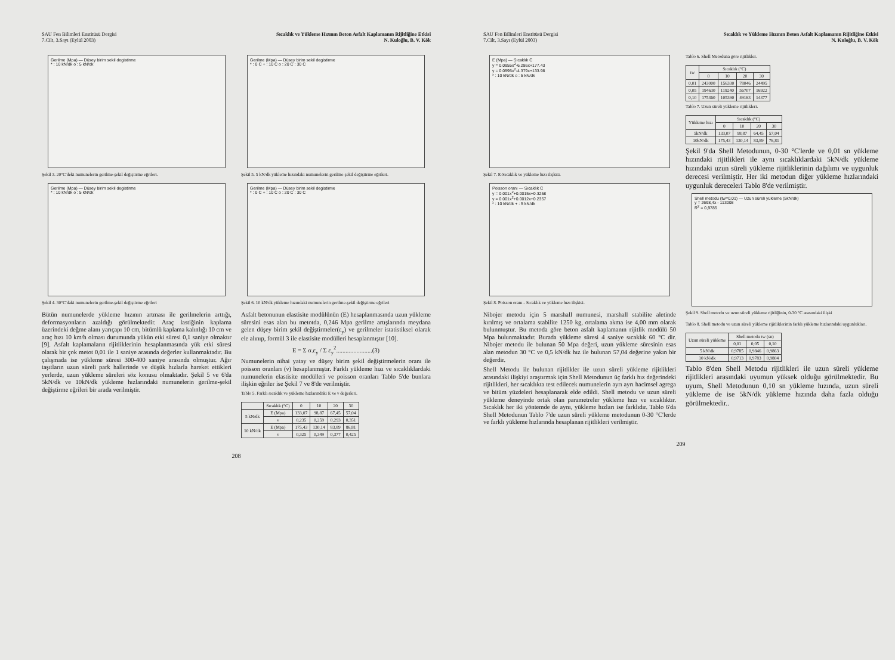SAU Fen Bilimleri Enstitüsü Dergisi
7.Cilt, 3.Sayı (Eylül 2003)
Sıcaklık ve Yükleme Hızının Beton Asfalt Kaplamanın Rijitliğine Etkisi
N. Kuloğlu, B. V. Kök
Gerilme (Mpa) — Düsey birim sekil degistirme
* : 10 kN/dk o : 5 kN/dk
Şekil 3. 20°C'deki numunelerin gerilme-şekil değiştirme eğrileri.
Gerilme (Mpa) — Düsey birim sekil degistirme
* : 10 kN/dk o : 5 kN/dk
Şekil 4. 30°C'daki numunelerin gerilme-şekil değiştirme eğrileri
Bütün numunelerde yükleme hızının artması ile gerilmelerin arttığı, deformasyonların azaldığı görülmektedir. Araç lastiğinin kaplama üzerindeki değme alanı yarıçapı 10 cm, bitümlü kaplama kalınlığı 10 cm ve araç hızı 10 km/h olması durumunda yükün etki süresi 0,1 saniye olmaktır [9]. Asfalt kaplamaların rijitliklerinin hesaplanmasında yük etki süresi olarak bir çok metot 0,01 ile 1 saniye arasında değerler kullanmaktadır. Bu çalışmada ise yükleme süresi 300-400 saniye arasında olmuştur. Ağır taşıtların uzun süreli park hallerinde ve düşük hızlarla hareket ettikleri yerlerde, uzun yükleme süreleri söz konusu olmaktadır. Şekil 5 ve 6'da 5kN/dk ve 10kN/dk yükleme hızlarındaki numunelerin gerilme-şekil değiştirme eğrileri bir arada verilmiştir.
Gerilme (Mpa) — Düsey birim sekil degistirme
* : 0 C + : 10 C o : 20 C : 30 C
Şekil 5. 5 kN/dk yükleme hızındaki numunelerin gerilme-şekil değiştirme eğrileri.
Gerilme (Mpa) — Düsey birim sekil degistirme
* : 0 C + : 10 C o : 20 C : 30 C
Şekil 6. 10 kN/dk yükleme hızındaki numunelerin gerilme-şekil değiştirme eğrileri
Asfalt betonunun elastisite modülünün (E) hesaplanmasında uzun yükleme süresini esas alan bu metotda, 0,246 Mpa gerilme artışlarında meydana gelen düşey birim şekil değiştirmeler(ε<sub>y</sub>) ve gerilmeler istatistiksel olarak ele alınıp, formül 3 ile elastisite modülleri hesaplanmıştır [10].
E = Σ σ.ε<sub>y</sub> / Σ ε<sub>y</sub><sup>2</sup>.......................(3)
Numunelerin nihai yatay ve düşey birim şekil değiştirmelerin oranı ile poisson oranları (ν) hesaplanmıştır. Farklı yükleme hızı ve sıcaklıklardaki numunelerin elastisite modülleri ve poisson oranları Tablo 5'de bunlara ilişkin eğriler ise Şekil 7 ve 8'de verilmiştir.
Tablo 5. Farklı sıcaklık ve yükleme hızlarındaki E ve ν değerleri.
| | Sıcaklık (°C) | 0 | 10 | 20 | 30 |
| --- | --- | --- | --- | --- | --- |
| 5 kN/dk | E (Mpa) | 133,07 | 98,87 | 67,45 | 57,04 |
| | ν | 0,235 | 0,259 | 0,293 | 0,351 |
| 10 kN/dk | E (Mpa) | 175,43 | 130,14 | 83,89 | 86,81 |
| | ν | 0,325 | 0,349 | 0,377 | 0,425 |
208
SAU Fen Bilimleri Enstitüsü Dergisi
7.Cilt, 3.Sayı (Eylül 2003)
Sıcaklık ve Yükleme Hızının Beton Asfalt Kaplamanın Rijitliğine Etkisi
N. Kuloğlu, B. V. Kök
E (Mpa) — Sıcaklık C
y = 0.0955x<sup>2</sup>-6.286x+177.43
y = 0.0595x<sup>2</sup>-4.379x+133.98
* : 10 kN/dk o : 5 kN/dk
Şekil 7. E-Sıcaklık ve yükleme hızı ilişkisi.
Poisson oranı — Sıcaklık C
y = 0.001x<sup>2</sup>+0.0015x+0.3258
y = 0.001x<sup>2</sup>+0.0012x+0.2357
* : 10 kN/dk + : 5 kN/dk
Şekil 8. Poisson oranı - Sıcaklık ve yükleme hızı ilişkisi.
Nibojer metodu için 5 marshall numunesi, marshall stabilite aletinde kırılmış ve ortalama stabilite 1250 kg, ortalama akma ise 4,00 mm olarak bulunmuştur. Bu metoda göre beton asfalt kaplamanın rijitlik modülü 50 Mpa bulunmaktadır. Burada yükleme süresi 4 saniye sıcaklık 60 °C dir. Nibojer metodu ile bulunan 50 Mpa değeri, uzun yükleme süresinin esas alan metodun 30 °C ve 0,5 kN/dk hız ile bulunan 57,04 değerine yakın bir değerdir.
Shell Metodu ile bulunan rijitlikler ile uzun süreli yükleme rijitlikleri arasındaki ilişkiyi araştırmak için Shell Metodunun üç farklı hız değerindeki rijitlikleri, her sıcaklıkta test edilecek numunelerin ayrı ayrı hacimsel agrega ve bitüm yüzdeleri hesaplanarak elde edildi. Shell metodu ve uzun süreli yükleme deneyinde ortak olan parametreler yükleme hızı ve sıcaklıktır. Sıcaklık her iki yöntemde de aynı, yükleme hızları ise farklıdır. Tablo 6'da Shell Metodunun Tablo 7'de uzun süreli yükleme metodunun 0-30 °C'lerde ve farklı yükleme hızlarında hesaplanan rijitlikleri verilmiştir.
Tablo 6. Shell Metoduna göre rijitlikler.
| tw | Sıcaklık (°C) | | | |
| --- | --- | --- | --- | --- |
| | 0 | 10 | 20 | 30 |
| 0,01 | 243000 | 156330 | 78046 | 24495 |
| 0,05 | 194630 | 119240 | 56707 | 16922 |
| 0,10 | 175360 | 105390 | 49163 | 14377 |
Tablo 7. Uzun süreli yükleme rijitlikleri.
| Yükleme hızı | Sıcaklık (°C) | | | |
| --- | --- | --- | --- | --- |
| | 0 | 10 | 20 | 30 |
| 5kN/dk | 133,07 | 98,87 | 64,45 | 57,04 |
| 10kN/dk | 175,43 | 130,14 | 83,89 | 76,81 |
Şekil 9'da Shell Metodunun, 0-30 °C'lerde ve 0,01 sn yükleme hızındaki rijitlikleri ile aynı sıcaklıklardaki 5kN/dk yükleme hızındaki uzun süreli yükleme rijitliklerinin dağılımı ve uygunluk derecesi verilmiştir. Her iki metodun diğer yükleme hızlarındaki uygunluk dereceleri Tablo 8'de verilmiştir.
Shell metodu (tw=0,01) — Uzun süreli yükleme (5kN/dk)
y = 2698,4x - 113008
R<sup>2</sup> = 0,9785
Şekil 9. Shell metodu ve uzun süreli yükleme rijitliğinin, 0-30 °C arasındaki ilişki
Tablo 8. Shell metodu ve uzun süreli yükleme rijitliklerinin farklı yükleme hızlarındaki uygunlukları.
| Uzun süreli yükleme | Shell metodu tw (sn) | | |
| --- | --- | --- | --- |
| | 0,01 | 0,05 | 0,10 |
| 5 kN/dk | 0,9785 | 0,9846 | 0,9863 |
| 10 kN/dk | 0,9713 | 0,9783 | 0,9804 |
Tablo 8'den Shell Metodu rijitlikleri ile uzun süreli yükleme rijitlikleri arasındaki uyumun yüksek olduğu görülmektedir. Bu uyum, Shell Metodunun 0,10 sn yükleme hızında, uzun süreli yükleme de ise 5kN/dk yükleme hızında daha fazla olduğu görülmektedir..
209